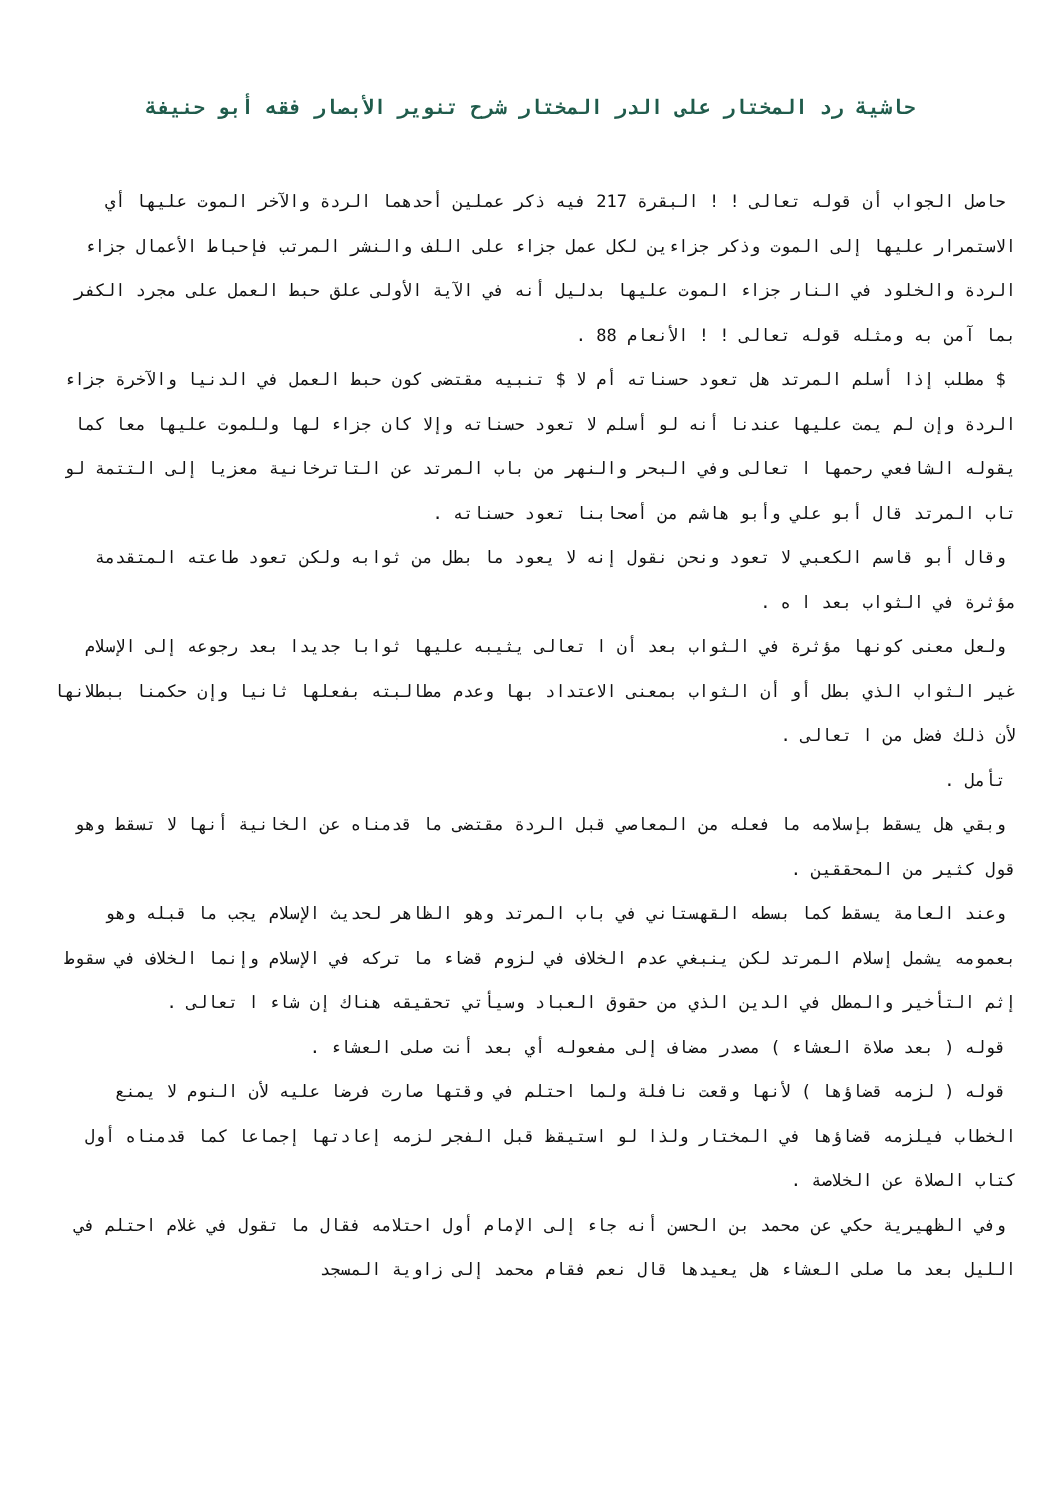حاشية رد المختار على الدر المختار شرح تنوير الأبصار فقه أبو حنيفة
حاصل الجواب أن قوله تعالى ! ! البقرة 217 فيه ذكر عملين أحدهما الردة والآخر الموت عليها أي الاستمرار عليها إلى الموت وذكر جزاءين لكل عمل جزاء على اللف والنشر المرتب فإحباط الأعمال جزاء الردة والخلود في النار جزاء الموت عليها بدليل أنه في الآية الأولى علق حبط العمل على مجرد الكفر بما آمن به ومثله قوله تعالى ! ! الأنعام 88 .
$ مطلب إذا أسلم المرتد هل تعود حسناته أم لا $ تنبيه مقتضى كون حبط العمل في الدنيا والآخرة جزاء الردة وإن لم يمت عليها عندنا أنه لو أسلم لا تعود حسناته وإلا كان جزاء لها وللموت عليها معا كما يقوله الشافعي رحمها ا تعالى وفي البحر والنهر من باب المرتد عن التاترخانية معزيا إلى التتمة لو تاب المرتد قال أبو علي وأبو هاشم من أصحابنا تعود حسناته .
وقال أبو قاسم الكعبي لا تعود ونحن نقول إنه لا يعود ما بطل من ثوابه ولكن تعود طاعته المتقدمة مؤثرة في الثواب بعد ا ه .
ولعل معنى كونها مؤثرة في الثواب بعد أن ا تعالى يثيبه عليها ثوابا جديدا بعد رجوعه إلى الإسلام غير الثواب الذي بطل أو أن الثواب بمعنى الاعتداد بها وعدم مطالبته بفعلها ثانيا وإن حكمنا ببطلانها لأن ذلك فضل من ا تعالى .
تأمل .
وبقي هل يسقط بإسلامه ما فعله من المعاصي قبل الردة مقتضى ما قدمناه عن الخانية أنها لا تسقط وهو قول كثير من المحققين .
وعند العامة يسقط كما بسطه القهستاني في باب المرتد وهو الظاهر لحديث الإسلام يجب ما قبله وهو بعمومه يشمل إسلام المرتد لكن ينبغي عدم الخلاف في لزوم قضاء ما تركه في الإسلام وإنما الخلاف في سقوط إثم التأخير والمطل في الدين الذي من حقوق العباد وسيأتي تحقيقه هناك إن شاء ا تعالى .
قوله ( بعد صلاة العشاء ) مصدر مضاف إلى مفعوله أي بعد أنت صلى العشاء .
قوله ( لزمه قضاؤها ) لأنها وقعت نافلة ولما احتلم في وقتها صارت فرضا عليه لأن النوم لا يمنع الخطاب فيلزمه قضاؤها في المختار ولذا لو استيقظ قبل الفجر لزمه إعادتها إجماعا كما قدمناه أول كتاب الصلاة عن الخلاصة .
وفي الظهيرية حكي عن محمد بن الحسن أنه جاء إلى الإمام أول احتلامه فقال ما تقول في غلام احتلم في الليل بعد ما صلى العشاء هل يعيدها قال نعم فقام محمد إلى زاوية المسجد